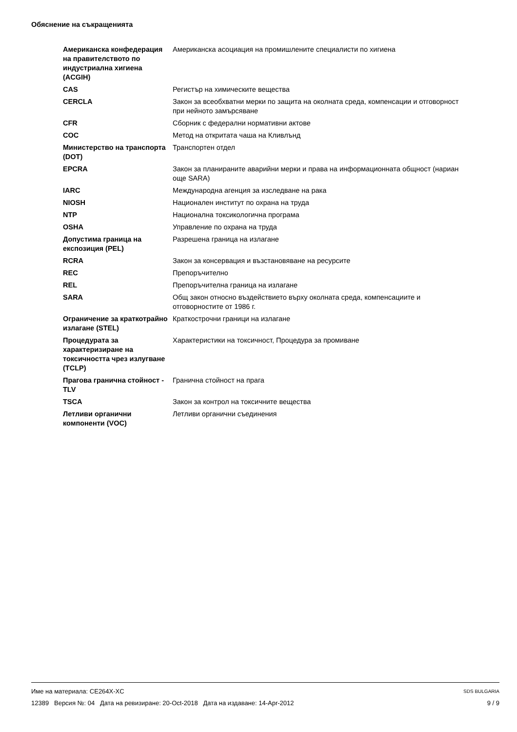Обяснение на съкращенията
| Американска конфедерация на правителството по индустриална хигиена (ACGIH) | Американска асоциация на промишлените специалисти по хигиена |
| CAS | Регистър на химическите вещества |
| CERCLA | Закон за всеобхватни мерки по защита на околната среда, компенсации и отговорност при нейното замърсяване |
| CFR | Сборник с федерални нормативни актове |
| COC | Метод на откритата чаша на Кливлънд |
| Министерство на транспорта (DOT) | Транспортен отдел |
| EPCRA | Закон за планираните аварийни мерки и права на информационната общност (нариан още SARA) |
| IARC | Международна агенция за изследване на рака |
| NIOSH | Национален институт по охрана на труда |
| NTP | Национална токсикологична програма |
| OSHA | Управление по охрана на труда |
| Допустима граница на експозиция (PEL) | Разрешена граница на излагане |
| RCRA | Закон за консервация и възстановяване на ресурсите |
| REC | Препоръчително |
| REL | Препоръчителна граница на излагане |
| SARA | Общ закон относно въздействието върху околната среда, компенсациите и отговорностите от 1986 г. |
| Ограничение за краткотрайно излагане (STEL) | Краткострочни граници на излагане |
| Процедурата за характеризиране на токсичността чрез излугване (TCLP) | Характеристики на токсичност, Процедура за промиване |
| Прагова гранична стойност - TLV | Гранична стойност на прага |
| TSCA | Закон за контрол на токсичните вещества |
| Летливи органични компоненти (VOC) | Летливи органични съединения |
SDS BULGARIA Име на материала: CE264X-XC
9 / 9 12389 Версия №: 04 Дата на ревизиране: 20-Oct-2018 Дата на издаване: 14-Apr-2012